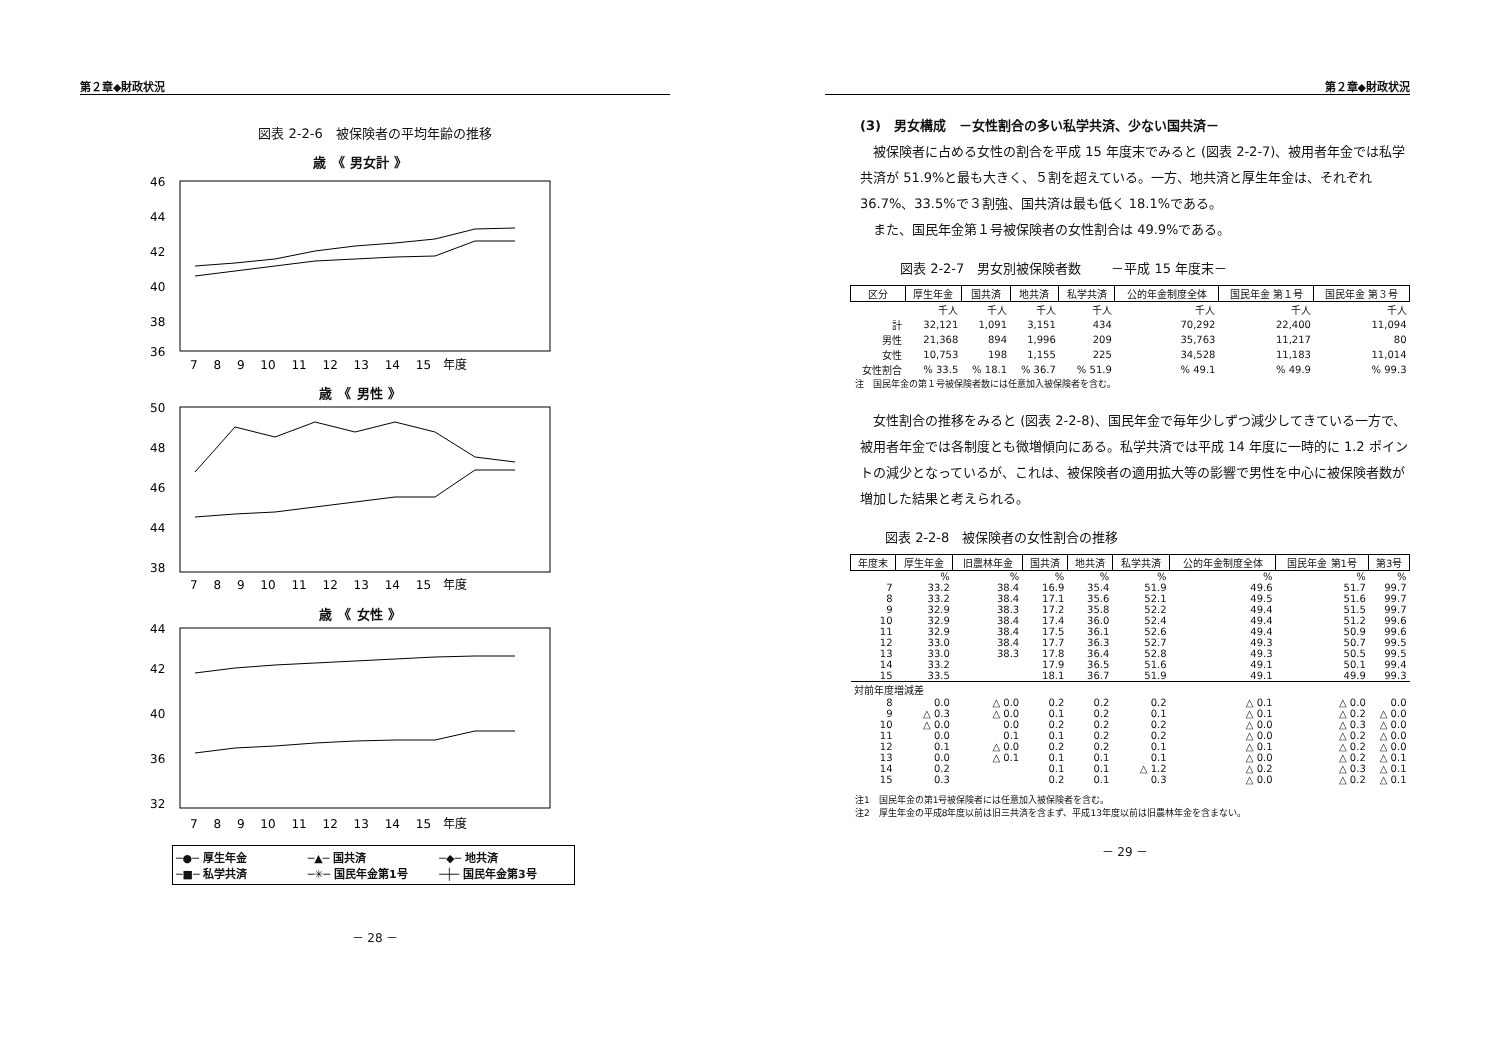第２章◆財政状況
図表 2-2-6　被保険者の平均年齢の推移
歳　《 男女計 》
46
44
42
40
38
36
7　 8　 9　 10　 11　 12　 13　 14　 15　年度
歳　《 男性 》
50
48
46
44
38
7　 8　 9　 10　 11　 12　 13　 14　 15　年度
歳　《 女性 》
44
42
40
36
32
7　 8　 9　 10　 11　 12　 13　 14　 15　年度
─●─ 厚生年金 ─▲─ 国共済 ─◆─ 地共済 ─■─ 私学共済 ─✳─ 国民年金第1号 ─┼─ 国民年金第3号
－ 28 －
第２章◆財政状況
(3)　男女構成　－女性割合の多い私学共済、少ない国共済－
被保険者に占める女性の割合を平成 15 年度末でみると (図表 2-2-7)、被用者年金では私学共済が 51.9%と最も大きく、５割を超えている。一方、地共済と厚生年金は、それぞれ 36.7%、33.5%で３割強、国共済は最も低く 18.1%である。
また、国民年金第１号被保険者の女性割合は 49.9%である。
図表 2-2-7　男女別被保険者数　　 －平成 15 年度末－
| 区分 | 厚生年金 | 国共済 | 地共済 | 私学共済 | 公的年金制度全体 | 国民年金 第１号 | 国民年金 第３号 |
| --- | --- | --- | --- | --- | --- | --- | --- |
| | 千人 | 千人 | 千人 | 千人 | 千人 | 千人 | 千人 |
| 計 | 32,121 | 1,091 | 3,151 | 434 | 70,292 | 22,400 | 11,094 |
| 男性 | 21,368 | 894 | 1,996 | 209 | 35,763 | 11,217 | 80 |
| 女性 | 10,753 | 198 | 1,155 | 225 | 34,528 | 11,183 | 11,014 |
| 女性割合 | % 33.5 | % 18.1 | % 36.7 | % 51.9 | % 49.1 | % 49.9 | % 99.3 |
注　国民年金の第１号被保険者数には任意加入被保険者を含む。
女性割合の推移をみると (図表 2-2-8)、国民年金で毎年少しずつ減少してきている一方で、被用者年金では各制度とも微増傾向にある。私学共済では平成 14 年度に一時的に 1.2 ポイントの減少となっているが、これは、被保険者の適用拡大等の影響で男性を中心に被保険者数が増加した結果と考えられる。
図表 2-2-8　被保険者の女性割合の推移
| 年度末 | 厚生年金 | 旧農林年金 | 国共済 | 地共済 | 私学共済 | 公的年金制度全体 | 国民年金 第1号 | 第3号 |
| --- | --- | --- | --- | --- | --- | --- | --- | --- |
| | % | % | % | % | % | % | % | % |
| 7 | 33.2 | 38.4 | 16.9 | 35.4 | 51.9 | 49.6 | 51.7 | 99.7 |
| 8 | 33.2 | 38.4 | 17.1 | 35.6 | 52.1 | 49.5 | 51.6 | 99.7 |
| 9 | 32.9 | 38.3 | 17.2 | 35.8 | 52.2 | 49.4 | 51.5 | 99.7 |
| 10 | 32.9 | 38.4 | 17.4 | 36.0 | 52.4 | 49.4 | 51.2 | 99.6 |
| 11 | 32.9 | 38.4 | 17.5 | 36.1 | 52.6 | 49.4 | 50.9 | 99.6 |
| 12 | 33.0 | 38.4 | 17.7 | 36.3 | 52.7 | 49.3 | 50.7 | 99.5 |
| 13 | 33.0 | 38.3 | 17.8 | 36.4 | 52.8 | 49.3 | 50.5 | 99.5 |
| 14 | 33.2 | | 17.9 | 36.5 | 51.6 | 49.1 | 50.1 | 99.4 |
| 15 | 33.5 | | 18.1 | 36.7 | 51.9 | 49.1 | 49.9 | 99.3 |
| 対前年度増減差 | | | | | | | | |
| 8 | 0.0 | △ 0.0 | 0.2 | 0.2 | 0.2 | △ 0.1 | △ 0.0 | 0.0 |
| 9 | △ 0.3 | △ 0.0 | 0.1 | 0.2 | 0.1 | △ 0.1 | △ 0.2 | △ 0.0 |
| 10 | △ 0.0 | 0.0 | 0.2 | 0.2 | 0.2 | △ 0.0 | △ 0.3 | △ 0.0 |
| 11 | 0.0 | 0.1 | 0.1 | 0.2 | 0.2 | △ 0.0 | △ 0.2 | △ 0.0 |
| 12 | 0.1 | △ 0.0 | 0.2 | 0.2 | 0.1 | △ 0.1 | △ 0.2 | △ 0.0 |
| 13 | 0.0 | △ 0.1 | 0.1 | 0.1 | 0.1 | △ 0.0 | △ 0.2 | △ 0.1 |
| 14 | 0.2 | | 0.1 | 0.1 | △ 1.2 | △ 0.2 | △ 0.3 | △ 0.1 |
| 15 | 0.3 | | 0.2 | 0.1 | 0.3 | △ 0.0 | △ 0.2 | △ 0.1 |
注1　国民年金の第1号被保険者には任意加入被保険者を含む。
注2　厚生年金の平成8年度以前は旧三共済を含まず、平成13年度以前は旧農林年金を含まない。
－ 29 －